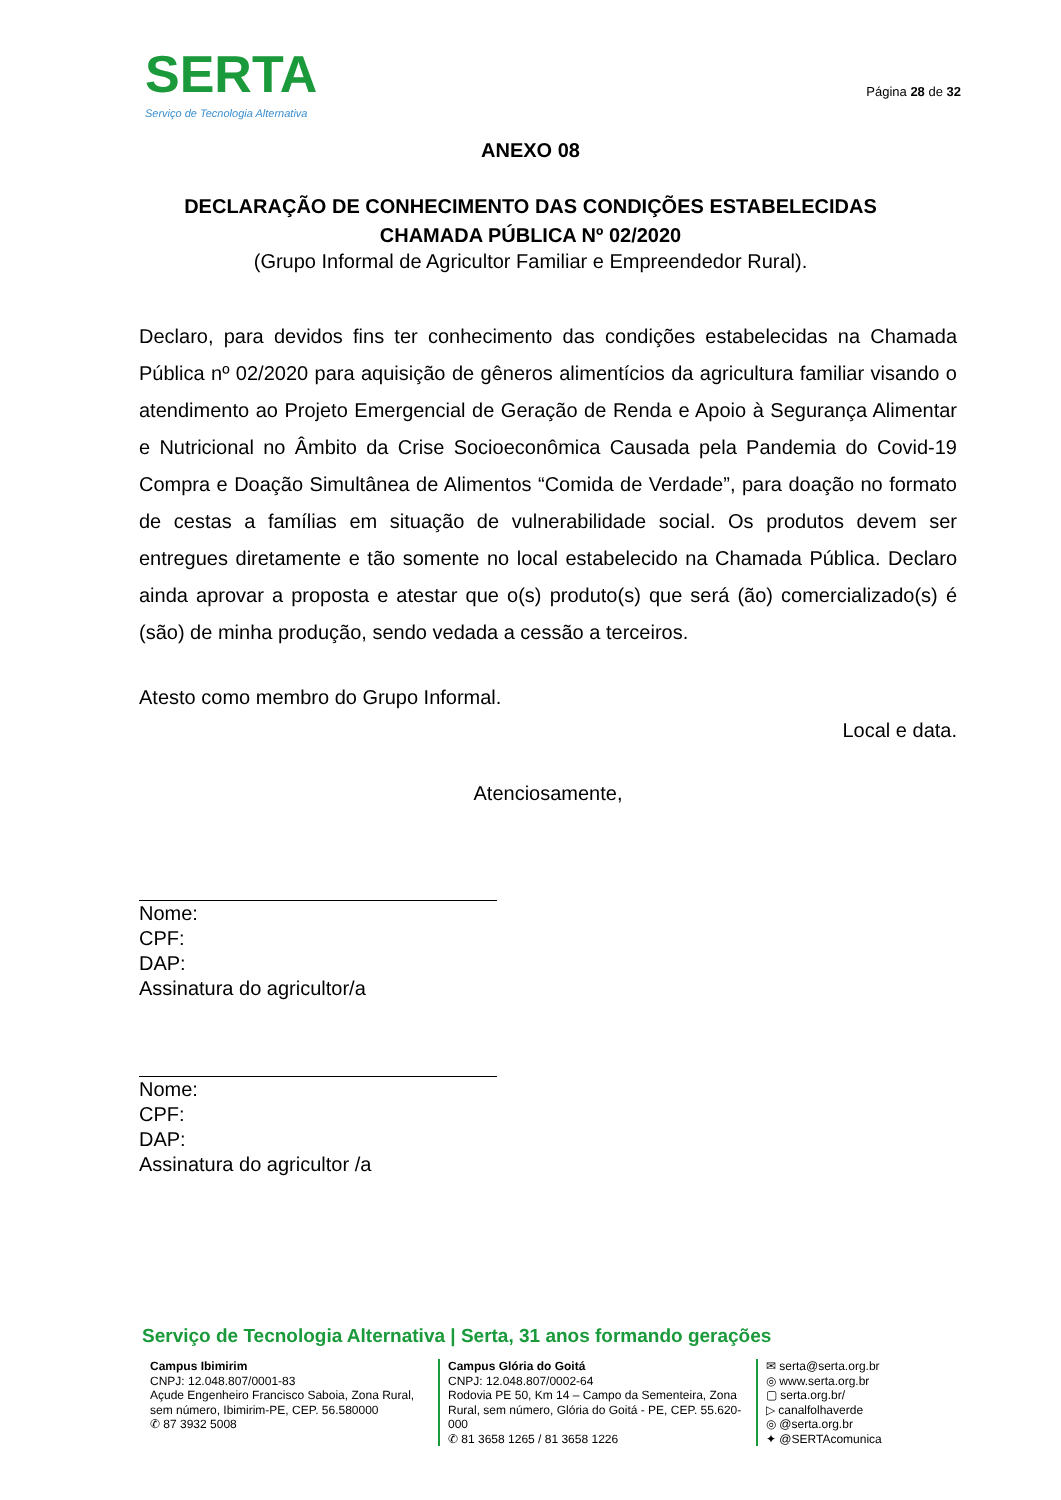SERTA
Serviço de Tecnologia Alternativa
Página 28 de 32
ANEXO 08
DECLARAÇÃO DE CONHECIMENTO DAS CONDIÇÕES ESTABELECIDAS
CHAMADA PÚBLICA Nº 02/2020
(Grupo Informal de Agricultor Familiar e Empreendedor Rural).
Declaro, para devidos fins ter conhecimento das condições estabelecidas na Chamada Pública nº 02/2020 para aquisição de gêneros alimentícios da agricultura familiar visando o atendimento ao Projeto Emergencial de Geração de Renda e Apoio à Segurança Alimentar e Nutricional no Âmbito da Crise Socioeconômica Causada pela Pandemia do Covid-19 Compra e Doação Simultânea de Alimentos “Comida de Verdade”, para doação no formato de cestas a famílias em situação de vulnerabilidade social. Os produtos devem ser entregues diretamente e tão somente no local estabelecido na Chamada Pública. Declaro ainda aprovar a proposta e atestar que o(s) produto(s) que será (ão) comercializado(s) é (são) de minha produção, sendo vedada a cessão a terceiros.
Atesto como membro do Grupo Informal.
Local e data.
Atenciosamente,
Nome:
CPF:
DAP:
Assinatura do agricultor/a
Nome:
CPF:
DAP:
Assinatura do agricultor /a
Serviço de Tecnologia Alternativa | Serta, 31 anos formando gerações
Campus Ibimirim
CNPJ: 12.048.807/0001-83
Açude Engenheiro Francisco Saboia, Zona Rural, sem número, Ibimirim-PE, CEP. 56.580000
✆ 87 3932 5008
Campus Glória do Goitá
CNPJ: 12.048.807/0002-64
Rodovia PE 50, Km 14 – Campo da Sementeira, Zona Rural, sem número, Glória do Goitá - PE, CEP. 55.620-000
✆ 81 3658 1265 / 81 3658 1226
✉ serta@serta.org.br
◎ www.serta.org.br
▢ serta.org.br/
▷ canalfolhaverde
◎ @serta.org.br
✦ @SERTAcomunica